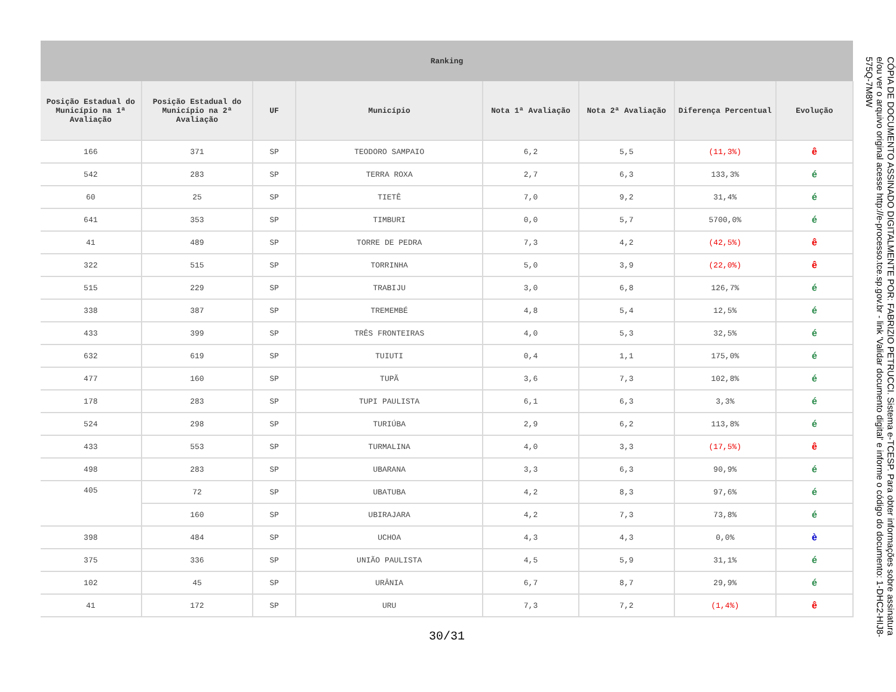| Ranking | | | | | | | |
| --- | --- | --- | --- | --- | --- | --- | --- |
| Posição Estadual do Município na 1ª Avaliação | Posição Estadual do Município na 2ª Avaliação | UF | Município | Nota 1ª Avaliação | Nota 2ª Avaliação | Diferença Percentual | Evolução |
| 166 | 371 | SP | TEODORO SAMPAIO | 6,2 | 5,5 | (11,3%) | ê |
| 542 | 283 | SP | TERRA ROXA | 2,7 | 6,3 | 133,3% | é |
| 60 | 25 | SP | TIETÊ | 7,0 | 9,2 | 31,4% | é |
| 641 | 353 | SP | TIMBURI | 0,0 | 5,7 | 5700,0% | é |
| 41 | 489 | SP | TORRE DE PEDRA | 7,3 | 4,2 | (42,5%) | ê |
| 322 | 515 | SP | TORRINHA | 5,0 | 3,9 | (22,0%) | ê |
| 515 | 229 | SP | TRABIJU | 3,0 | 6,8 | 126,7% | é |
| 338 | 387 | SP | TREMEMBÉ | 4,8 | 5,4 | 12,5% | é |
| 433 | 399 | SP | TRÊS FRONTEIRAS | 4,0 | 5,3 | 32,5% | é |
| 632 | 619 | SP | TUIUTI | 0,4 | 1,1 | 175,0% | é |
| 477 | 160 | SP | TUPÃ | 3,6 | 7,3 | 102,8% | é |
| 178 | 283 | SP | TUPI PAULISTA | 6,1 | 6,3 | 3,3% | é |
| 524 | 298 | SP | TURIÚBA | 2,9 | 6,2 | 113,8% | é |
| 433 | 553 | SP | TURMALINA | 4,0 | 3,3 | (17,5%) | ê |
| 498 | 283 | SP | UBARANA | 3,3 | 6,3 | 90,9% | é |
| 405 | 72 | SP | UBATUBA | 4,2 | 8,3 | 97,6% | é |
| | 160 | SP | UBIRAJARA | 4,2 | 7,3 | 73,8% | é |
| 398 | 484 | SP | UCHOA | 4,3 | 4,3 | 0,0% | è |
| 375 | 336 | SP | UNIÃO PAULISTA | 4,5 | 5,9 | 31,1% | é |
| 102 | 45 | SP | URÂNIA | 6,7 | 8,7 | 29,9% | é |
| 41 | 172 | SP | URU | 7,3 | 7,2 | (1,4%) | ê |
30/31
CÓPIA DE DOCUMENTO ASSINADO DIGITALMENTE POR: FABRIZIO PETRUCCI. Sistema e-TCESP. Para obter informações sobre assinatura e/ou ver o arquivo original acesse http://e-processo.tce.sp.gov.br - link 'Validar documento digital' e informe o código do documento: 1-DHC2-HIJ8-575Q-7M8W